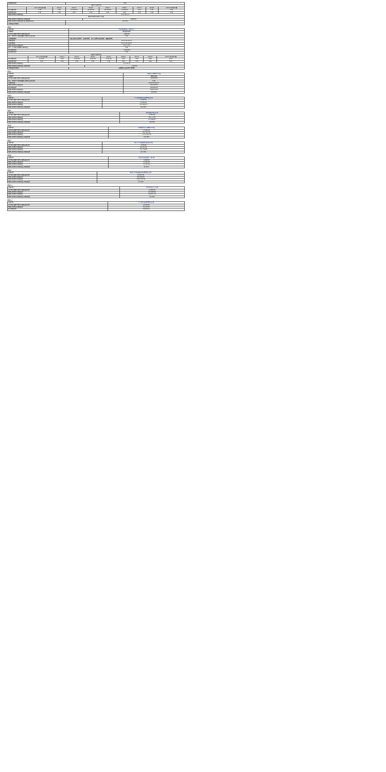| 其他债务融资 | | | 0.00 | | | | | | |
| 项目分年融资计划 | | | | | | | | | |
| | 2021年及以前年度 | 2022年 | 2023年 | 2024年 | 2025年 | 2026年 | 2027年 | 2028年 | 2029年及以后年度 |
| 专项债券融资 | 0.00 | 0.00 | 27,000.00 | 44,000.00 | 96,100.00 | 13,900.00 | 0.00 | 0.00 | 0.00 |
| 其他债务融资 | 0.00 | 0.00 | 0.00 | 0.00 | 0.00 | 0.00 | 0.00 | 0.00 | 0.00 |
| 债券存续期内项目总收益 | | | 373,701.10 | | | | | | |
| 债券存续期内项目分年收益 | | | | | | | | | |
| 债券存续期内项目总收益/项目总投资 | | | | 164.00% | | | | | |
| 债券存续期内项目总收益/专项债券融资本金 | | | 226.00% | | | | | | |
| 项目收益预测依据 | | | | | | | | | |
项目2
| 项目名称 | | | 宁波市颐养院介入养老中心 | | | | | | |
| 项目类型 | | | 养老服务机构 | | | | | | |
| 本次专项债券中用于项目建设的金额 | | | 2,400.00 | | | | | | |
| 其中：用于符合条件的重大项目资本金的金额 | | | 0.00 | | | | | | |
| 项目简要描述 | | | 工程项目总占地面积，总建筑面积，其中包括养老服务用房、康复用房等。 | | | | | | |
| 项目建设期 | | | 2021年至2023年 | | | | | | |
| 项目运营期 | | | 2023年至2039年 | | | | | | |
| 债券存续期内项目总投资 | | | 16,327.00 | | | | | | |
| 其中：不含专项债券的项目资本金 | | | 0.00 | | | | | | |
| 专项债券融资 | | | 13,000.00 | | | | | | |
| 其他债务融资 | | | 0.00 | | | | | | |
| 项目分年融资计划 | | | | | | | | | |
| | 2021年及以前年度 | 2022年 | 2023年 | 2024年 | 2025年 | 2026年 | 2027年 | 2028年 | 2029年及以后年度 |
| 专项债券融资 | 633.00 | 0.00 | 2,500.00 | 4,300.00 | 5,567.00 | 0.00 | 0.00 | 0.00 | 0.00 |
| 其他债务融资 | 0.00 | 0.00 | 0.00 | 0.00 | 0.00 | 0.00 | 0.00 | 0.00 | 0.00 |
| 债券存续期内项目总收益 | | | 32,234.78 | | | | | | |
| 债券存续期内项目总收益/项目总投资 | | | | 226.00% | | | | | |
| 项目收益预测依据 | | | 主要依据有关收费标准测算 | | | | | | |
项目3
| 项目名称 | 城区综合配套提升工程 | |
| 项目类型 | 城镇化建设 | |
| 本次专项债券中用于项目建设的金额 | 20,000.00 | |
| 其中：用于符合条件的重大项目资本金的金额 | 0.00 | |
| 项目建设期 | 2019年至2027年 | |
| 债券存续期内项目总投资 | 200,000.00 | |
| 专项债券融资 | 160,000.00 | |
| 债券存续期内项目总收益 | 526,923.00 | |
| 债券存续期内项目总收益/项目总投资 | | 263.00% |
项目4
| 项目名称 | 产业园区基础设施配套建设项目 | |
| 本次专项债券中用于项目建设的金额 | 3,000.00 | |
| 债券存续期内项目总投资 | 51,064.00 | |
| 债券存续期内项目总收益 | 123,928.97 | |
| 债券存续期内项目总收益/项目总投资 | | 243.00% |
项目5
| 项目名称 | 粮食储备库建设项目 | |
| 本次专项债券中用于项目建设的金额 | 5,000.00 | |
| 债券存续期内项目总投资 | 64,111.00 | |
| 债券存续期内项目总收益 | 127,849.87 | |
| 债券存续期内项目总收益/项目总投资 | | 199.00% |
项目6
| 项目名称 | 城市更新综合配套提升工程 | |
| 本次专项债券中用于项目建设的金额 | 15,000.00 | |
| 债券存续期内项目总投资 | 613,907.00 | |
| 债券存续期内项目总收益 | 1,373,595.00 | |
| 债券存续期内项目总收益/项目总投资 | | 199.00% |
项目7
| 项目名称 | 文化产业园区基础设施建设工程 | |
| 本次专项债券中用于项目建设的金额 | 7,000.00 | |
| 债券存续期内项目总投资 | 68,939.00 | |
| 债券存续期内项目总收益 | 121,794.00 | |
| 债券存续期内项目总收益/项目总投资 | | 201.00% |
项目8
| 项目名称 | 历史文化街区更新一期项目 | |
| 本次专项债券中用于项目建设的金额 | 5,000.00 | |
| 债券存续期内项目总投资 | 51,056.00 | |
| 债券存续期内项目总收益 | 21,857.62 | |
| 债券存续期内项目总收益/项目总投资 | | 42.00% |
项目9
| 项目名称 | 数字产业园区基础设施配套建设项目 | |
| 本次专项债券中用于项目建设的金额 | 20,000.00 | |
| 债券存续期内项目总投资 | 500,000.00 | |
| 债券存续期内项目总收益 | 1,065,706.00 | |
| 债券存续期内项目总收益/项目总投资 | | 213.00% |
项目10
| 项目名称 | 宁波市文化中心项目 | |
| 本次专项债券中用于项目建设的金额 | 15,000.00 | |
| 债券存续期内项目总投资 | 150,000.00 | |
| 债券存续期内项目总收益 | 334,611.16 | |
| 债券存续期内项目总收益/项目总投资 | | 223.00% |
项目11
| 项目名称 | 公共服务设施配套建设项目 |
| 本次专项债券中用于项目建设的金额 | 13,000.00 |
| 债券存续期内项目总投资 | 76,230.00 |
| 专项债券融资 | 30,000.00 |